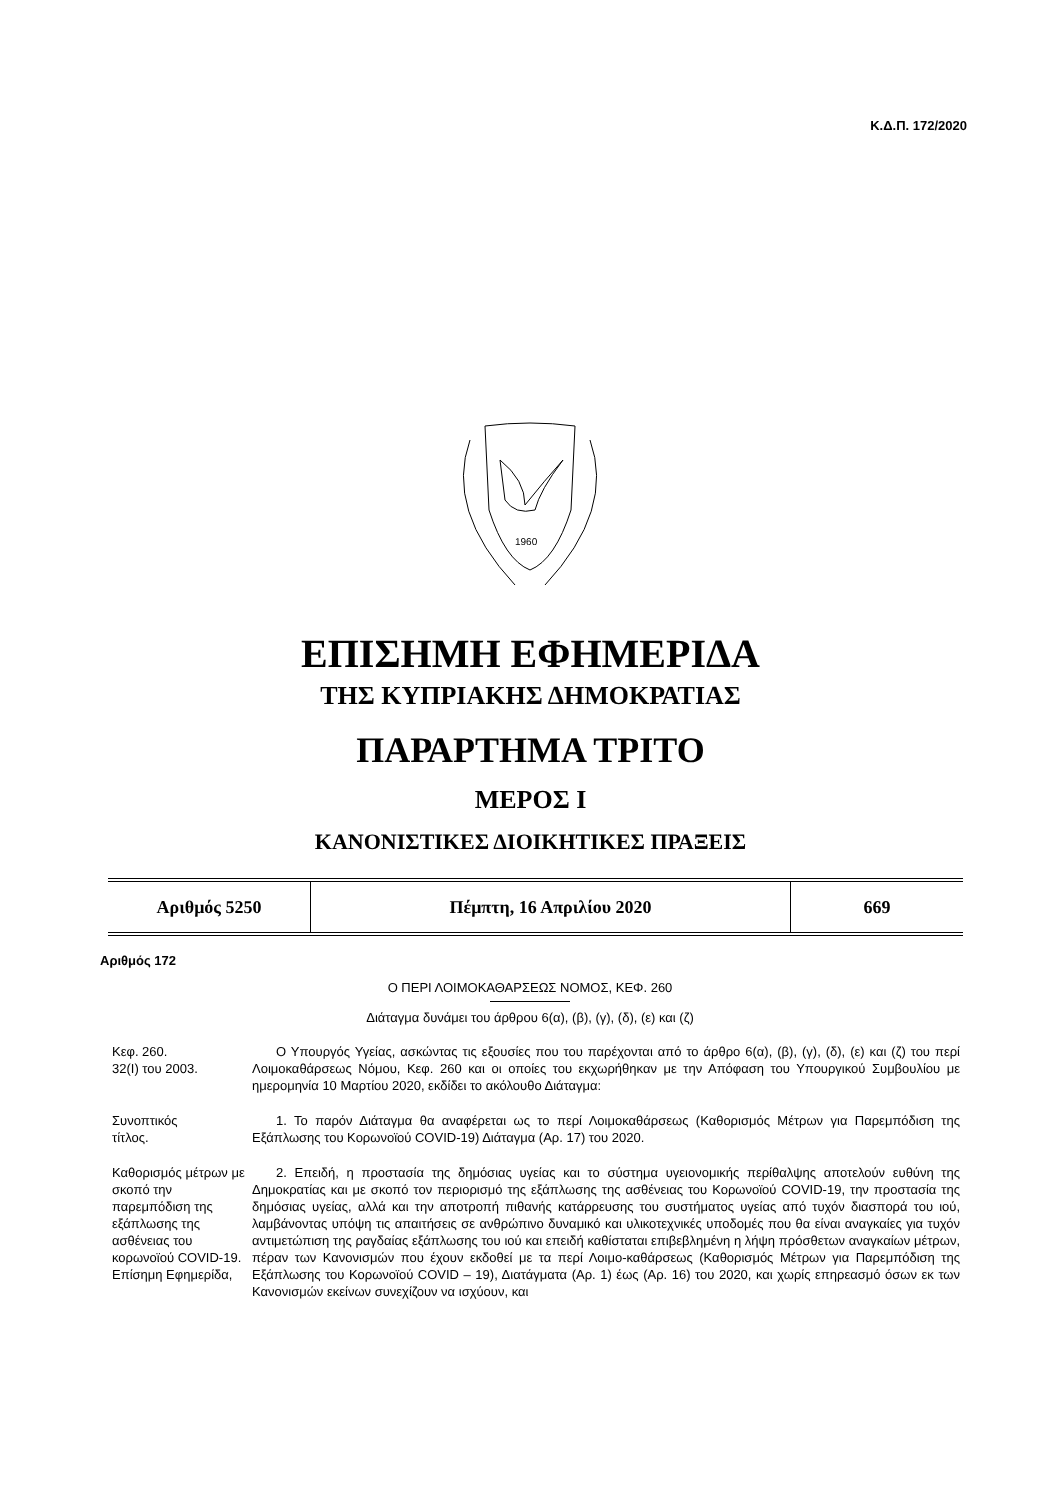Κ.Δ.Π. 172/2020
1960
ΕΠΙΣΗΜΗ ΕΦΗΜΕΡΙΔΑ
ΤΗΣ ΚΥΠΡΙΑΚΗΣ ΔΗΜΟΚΡΑΤΙΑΣ
ΠΑΡΑΡΤΗΜΑ ΤΡΙΤΟ
ΜΕΡΟΣ Ι
ΚΑΝΟΝΙΣΤΙΚΕΣ ΔΙΟΙΚΗΤΙΚΕΣ ΠΡΑΞΕΙΣ
| Αριθμός 5250 | Πέμπτη, 16 Απριλίου 2020 | 669 |
Αριθμός 172
Ο ΠΕΡΙ ΛΟΙΜΟΚΑΘΑΡΣΕΩΣ ΝΟΜΟΣ, ΚΕΦ. 260
Διάταγμα δυνάμει του άρθρου 6(α), (β), (γ), (δ), (ε) και (ζ)
Κεφ. 260.
32(Ι) του 2003.
Ο Υπουργός Υγείας, ασκώντας τις εξουσίες που του παρέχονται από το άρθρο 6(α), (β), (γ), (δ), (ε) και (ζ) του περί Λοιμοκαθάρσεως Νόμου, Κεφ. 260 και οι οποίες του εκχωρήθηκαν με την Απόφαση του Υπουργικού Συμβουλίου με ημερομηνία 10 Μαρτίου 2020, εκδίδει το ακόλουθο Διάταγμα:
Συνοπτικός
τίτλος.
1. Το παρόν Διάταγμα θα αναφέρεται ως το περί Λοιμοκαθάρσεως (Καθορισμός Μέτρων για Παρεμπόδιση της Εξάπλωσης του Κορωνοϊού COVID-19) Διάταγμα (Αρ. 17) του 2020.
Καθορισμός μέτρων με σκοπό την παρεμπόδιση της εξάπλωσης της ασθένειας του κορωνοϊού COVID-19.
Επίσημη Εφημερίδα,
2. Επειδή, η προστασία της δημόσιας υγείας και το σύστημα υγειονομικής περίθαλψης αποτελούν ευθύνη της Δημοκρατίας και με σκοπό τον περιορισμό της εξάπλωσης της ασθένειας του Κορωνοϊού COVID-19, την προστασία της δημόσιας υγείας, αλλά και την αποτροπή πιθανής κατάρρευσης του συστήματος υγείας από τυχόν διασπορά του ιού, λαμβάνοντας υπόψη τις απαιτήσεις σε ανθρώπινο δυναμικό και υλικοτεχνικές υποδομές που θα είναι αναγκαίες για τυχόν αντιμετώπιση της ραγδαίας εξάπλωσης του ιού και επειδή καθίσταται επιβεβλημένη η λήψη πρόσθετων αναγκαίων μέτρων, πέραν των Κανονισμών που έχουν εκδοθεί με τα περί Λοιμο-καθάρσεως (Καθορισμός Μέτρων για Παρεμπόδιση της Εξάπλωσης του Κορωνοϊού COVID – 19), Διατάγματα (Αρ. 1) έως (Αρ. 16) του 2020, και χωρίς επηρεασμό όσων εκ των Κανονισμών εκείνων συνεχίζουν να ισχύουν, και